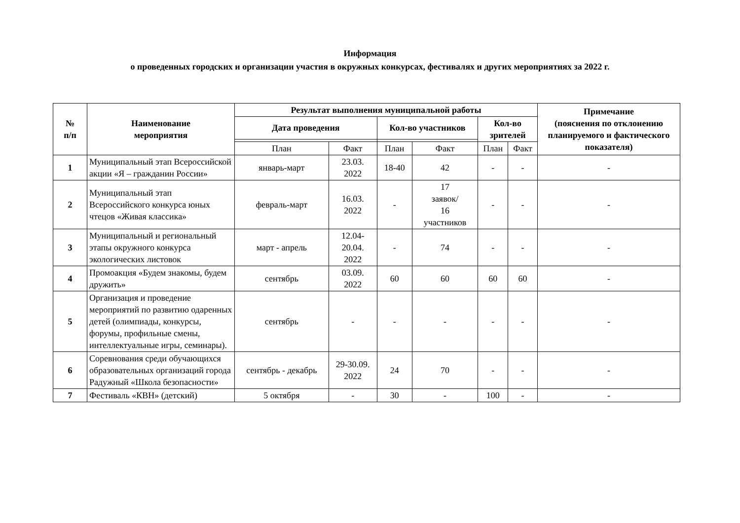Информация
о проведенных городских и организации участия в окружных конкурсах, фестивалях и других мероприятиях за 2022 г.
| № п/п | Наименование мероприятия | Результат выполнения муниципальной работы | | | | | | Примечание (пояснения по отклонению планируемого и фактического показателя) |
| --- | --- | --- | --- | --- | --- | --- | --- | --- |
| | | Дата проведения | | Кол-во участников | | Кол-во зрителей | | |
| | | План | Факт | План | Факт | План | Факт | |
| 1 | Муниципальный этап Всероссийской акции «Я – гражданин России» | январь-март | 23.03. 2022 | 18-40 | 42 | - | - | - |
| 2 | Муниципальный этап Всероссийского конкурса юных чтецов «Живая классика» | февраль-март | 16.03. 2022 | - | 17 заявок/ 16 участников | - | - | - |
| 3 | Муниципальный и региональный этапы окружного конкурса экологических листовок | март - апрель | 12.04- 20.04. 2022 | - | 74 | - | - | - |
| 4 | Промоакция «Будем знакомы, будем дружить» | сентябрь | 03.09. 2022 | 60 | 60 | 60 | 60 | - |
| 5 | Организация и проведение мероприятий по развитию одаренных детей (олимпиады, конкурсы, форумы, профильные смены, интеллектуальные игры, семинары). | сентябрь | - | - | - | - | - | - |
| 6 | Соревнования среди обучающихся образовательных организаций города Радужный «Школа безопасности» | сентябрь - декабрь | 29-30.09. 2022 | 24 | 70 | - | - | - |
| 7 | Фестиваль «КВН» (детский) | 5 октября | - | 30 | - | 100 | - | - |